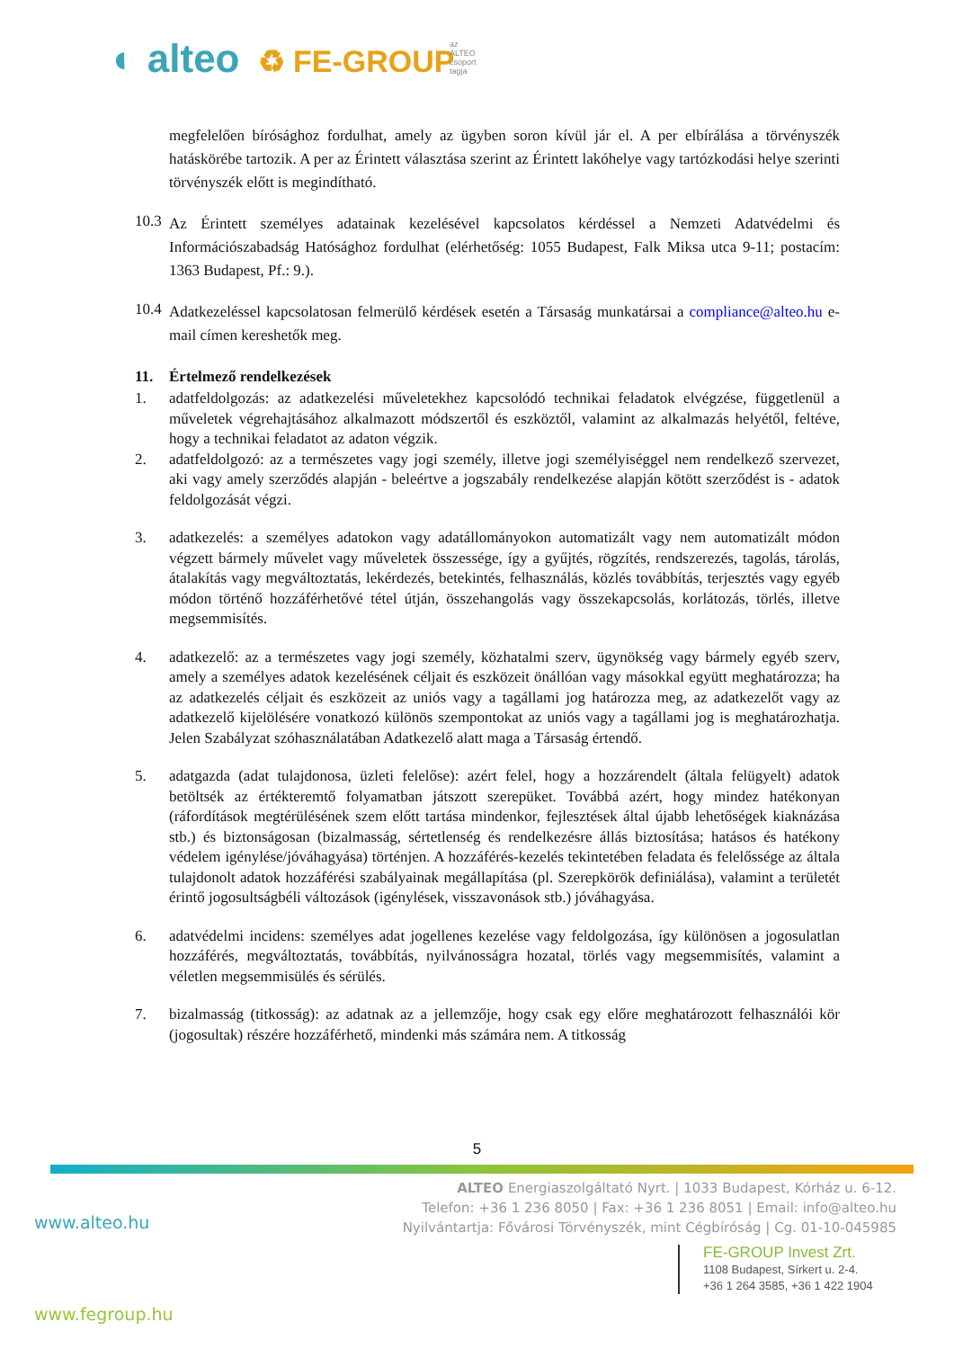◐ alteo ♻ FE-GROUP az ALTEO csoport tagja
megfelelően bírósághoz fordulhat, amely az ügyben soron kívül jár el. A per elbírálása a törvényszék hatáskörébe tartozik. A per az Érintett választása szerint az Érintett lakóhelye vagy tartózkodási helye szerinti törvényszék előtt is megindítható.
10.3
Az Érintett személyes adatainak kezelésével kapcsolatos kérdéssel a Nemzeti Adatvédelmi és Információszabadság Hatósághoz fordulhat (elérhetőség: 1055 Budapest, Falk Miksa utca 9-11; postacím: 1363 Budapest, Pf.: 9.).
10.4
Adatkezeléssel kapcsolatosan felmerülő kérdések esetén a Társaság munkatársai a compliance@alteo.hu e-mail címen kereshetők meg.
11. Értelmező rendelkezések
1.
adatfeldolgozás: az adatkezelési műveletekhez kapcsolódó technikai feladatok elvégzése, függetlenül a műveletek végrehajtásához alkalmazott módszertől és eszköztől, valamint az alkalmazás helyétől, feltéve, hogy a technikai feladatot az adaton végzik.
2.
adatfeldolgozó: az a természetes vagy jogi személy, illetve jogi személyiséggel nem rendelkező szervezet, aki vagy amely szerződés alapján - beleértve a jogszabály rendelkezése alapján kötött szerződést is - adatok feldolgozását végzi.
3.
adatkezelés: a személyes adatokon vagy adatállományokon automatizált vagy nem automatizált módon végzett bármely művelet vagy műveletek összessége, így a gyűjtés, rögzítés, rendszerezés, tagolás, tárolás, átalakítás vagy megváltoztatás, lekérdezés, betekintés, felhasználás, közlés továbbítás, terjesztés vagy egyéb módon történő hozzáférhetővé tétel útján, összehangolás vagy összekapcsolás, korlátozás, törlés, illetve megsemmisítés.
4.
adatkezelő: az a természetes vagy jogi személy, közhatalmi szerv, ügynökség vagy bármely egyéb szerv, amely a személyes adatok kezelésének céljait és eszközeit önállóan vagy másokkal együtt meghatározza; ha az adatkezelés céljait és eszközeit az uniós vagy a tagállami jog határozza meg, az adatkezelőt vagy az adatkezelő kijelölésére vonatkozó különös szempontokat az uniós vagy a tagállami jog is meghatározhatja. Jelen Szabályzat szóhasználatában Adatkezelő alatt maga a Társaság értendő.
5.
adatgazda (adat tulajdonosa, üzleti felelőse): azért felel, hogy a hozzárendelt (általa felügyelt) adatok betöltsék az értékteremtő folyamatban játszott szerepüket. Továbbá azért, hogy mindez hatékonyan (ráfordítások megtérülésének szem előtt tartása mindenkor, fejlesztések által újabb lehetőségek kiaknázása stb.) és biztonságosan (bizalmasság, sértetlenség és rendelkezésre állás biztosítása; hatásos és hatékony védelem igénylése/jóváhagyása) történjen. A hozzáférés-kezelés tekintetében feladata és felelőssége az általa tulajdonolt adatok hozzáférési szabályainak megállapítása (pl. Szerepkörök definiálása), valamint a területét érintő jogosultságbéli változások (igénylések, visszavonások stb.) jóváhagyása.
6.
adatvédelmi incidens: személyes adat jogellenes kezelése vagy feldolgozása, így különösen a jogosulatlan hozzáférés, megváltoztatás, továbbítás, nyilvánosságra hozatal, törlés vagy megsemmisítés, valamint a véletlen megsemmisülés és sérülés.
7.
bizalmasság (titkosság): az adatnak az a jellemzője, hogy csak egy előre meghatározott felhasználói kör (jogosultak) részére hozzáférhető, mindenki más számára nem. A titkosság
5
ALTEO Energiaszolgáltató Nyrt. | 1033 Budapest, Kórház u. 6-12.
Telefon: +36 1 236 8050 | Fax: +36 1 236 8051 | Email: info@alteo.hu
Nyilvántartja: Fővárosi Törvényszék, mint Cégbíróság | Cg. 01-10-045985
www.alteo.hu
FE-GROUP Invest Zrt.
1108 Budapest, Sírkert u. 2-4.
+36 1 264 3585, +36 1 422 1904
www.fegroup.hu